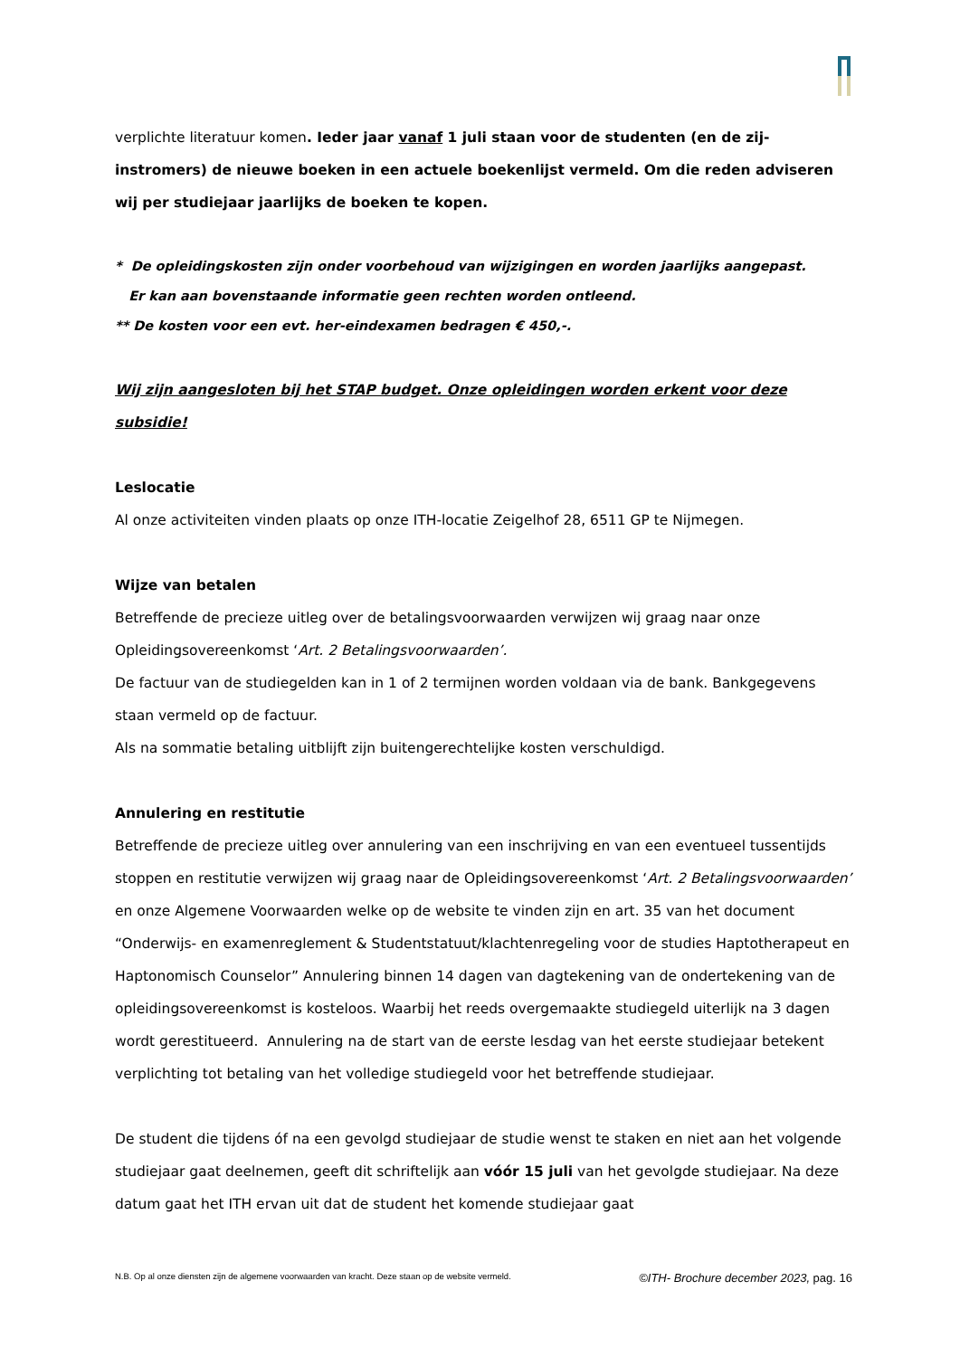verplichte literatuur komen. Ieder jaar vanaf 1 juli staan voor de studenten (en de zij-instromers) de nieuwe boeken in een actuele boekenlijst vermeld. Om die reden adviseren wij per studiejaar jaarlijks de boeken te kopen.
* De opleidingskosten zijn onder voorbehoud van wijzigingen en worden jaarlijks aangepast.
Er kan aan bovenstaande informatie geen rechten worden ontleend.
** De kosten voor een evt. her-eindexamen bedragen € 450,-.
Wij zijn aangesloten bij het STAP budget. Onze opleidingen worden erkent voor deze subsidie!
Leslocatie
Al onze activiteiten vinden plaats op onze ITH-locatie Zeigelhof 28, 6511 GP te Nijmegen.
Wijze van betalen
Betreffende de precieze uitleg over de betalingsvoorwaarden verwijzen wij graag naar onze Opleidingsovereenkomst ‘Art. 2 Betalingsvoorwaarden’.
De factuur van de studiegelden kan in 1 of 2 termijnen worden voldaan via de bank. Bankgegevens staan vermeld op de factuur.
Als na sommatie betaling uitblijft zijn buitengerechtelijke kosten verschuldigd.
Annulering en restitutie
Betreffende de precieze uitleg over annulering van een inschrijving en van een eventueel tussentijds stoppen en restitutie verwijzen wij graag naar de Opleidingsovereenkomst ‘Art. 2 Betalingsvoorwaarden’ en onze Algemene Voorwaarden welke op de website te vinden zijn en art. 35 van het document “Onderwijs- en examenreglement & Studentstatuut/klachtenregeling voor de studies Haptotherapeut en Haptonomisch Counselor” Annulering binnen 14 dagen van dagtekening van de ondertekening van de opleidingsovereenkomst is kosteloos. Waarbij het reeds overgemaakte studiegeld uiterlijk na 3 dagen wordt gerestitueerd. Annulering na de start van de eerste lesdag van het eerste studiejaar betekent verplichting tot betaling van het volledige studiegeld voor het betreffende studiejaar.
De student die tijdens óf na een gevolgd studiejaar de studie wenst te staken en niet aan het volgende studiejaar gaat deelnemen, geeft dit schriftelijk aan vóór 15 juli van het gevolgde studiejaar. Na deze datum gaat het ITH ervan uit dat de student het komende studiejaar gaat
N.B. Op al onze diensten zijn de algemene voorwaarden van kracht. Deze staan op de website vermeld. ©ITH- Brochure december 2023, pag. 16